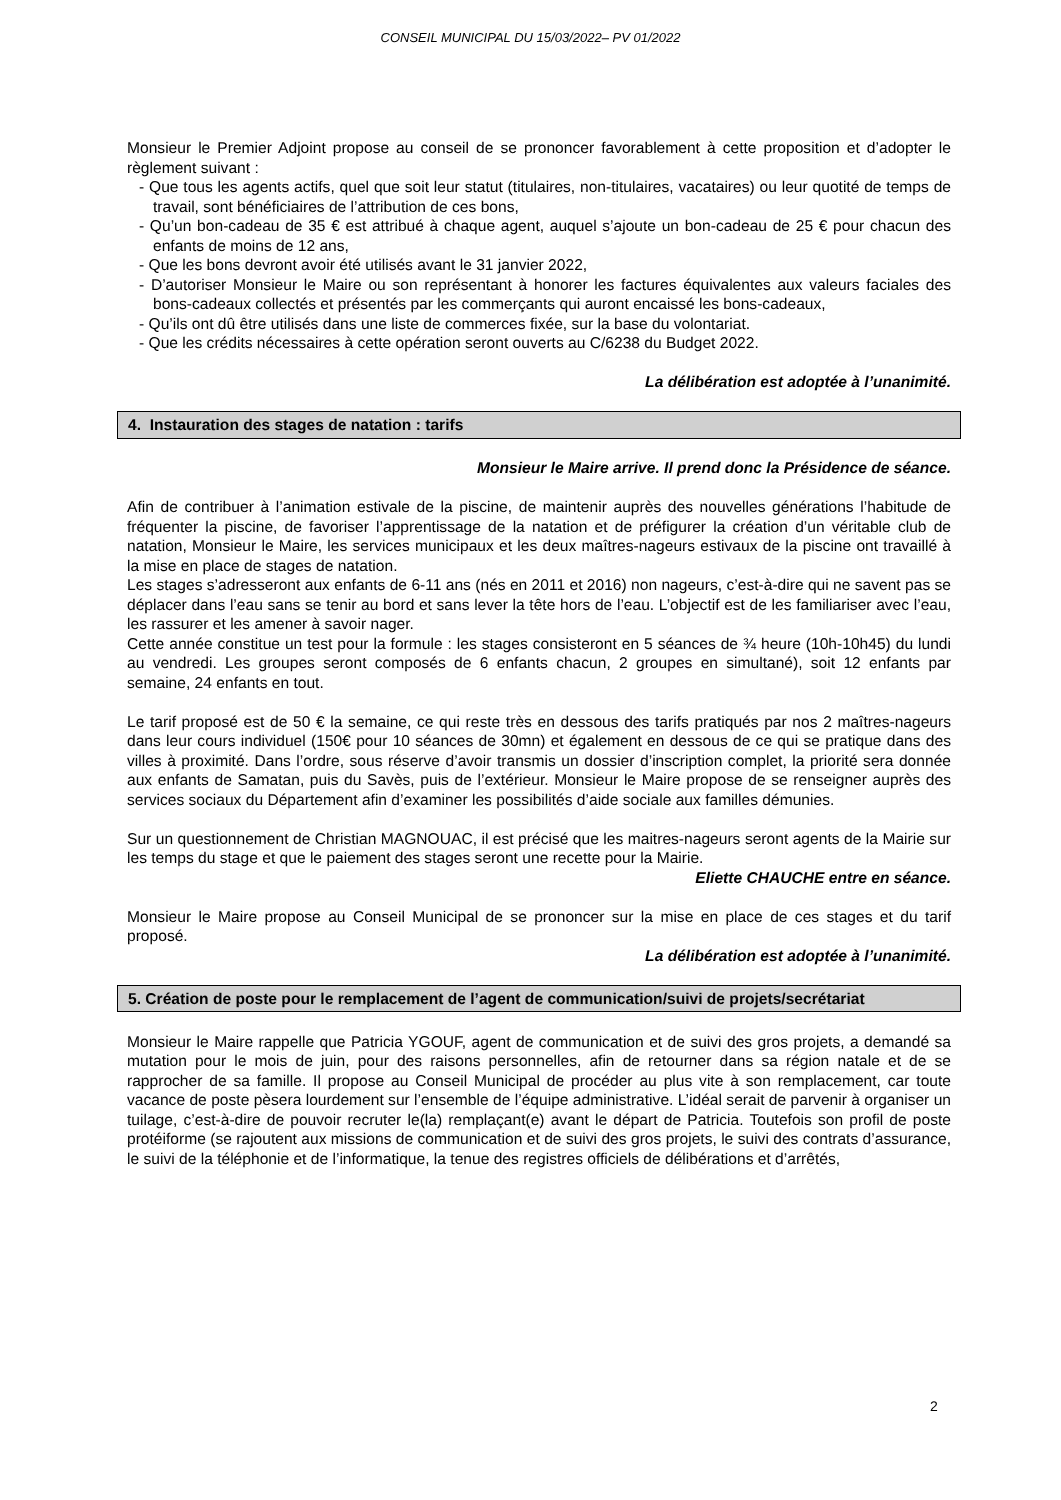CONSEIL MUNICIPAL DU 15/03/2022– PV 01/2022
Monsieur le Premier Adjoint propose au conseil de se prononcer favorablement à cette proposition et d’adopter le règlement suivant :
- Que tous les agents actifs, quel que soit leur statut (titulaires, non-titulaires, vacataires) ou leur quotité de temps de travail, sont bénéficiaires de l’attribution de ces bons,
- Qu’un bon-cadeau de 35 € est attribué à chaque agent, auquel s’ajoute un bon-cadeau de 25 € pour chacun des enfants de moins de 12 ans,
- Que les bons devront avoir été utilisés avant le 31 janvier 2022,
- D’autoriser Monsieur le Maire ou son représentant à honorer les factures équivalentes aux valeurs faciales des bons-cadeaux collectés et présentés par les commerçants qui auront encaissé les bons-cadeaux,
- Qu’ils ont dû être utilisés dans une liste de commerces fixée, sur la base du volontariat.
- Que les crédits nécessaires à cette opération seront ouverts au C/6238 du Budget 2022.
La délibération est adoptée à l’unanimité.
4. Instauration des stages de natation : tarifs
Monsieur le Maire arrive. Il prend donc la Présidence de séance.
Afin de contribuer à l’animation estivale de la piscine, de maintenir auprès des nouvelles générations l’habitude de fréquenter la piscine, de favoriser l’apprentissage de la natation et de préfigurer la création d’un véritable club de natation, Monsieur le Maire, les services municipaux et les deux maîtres-nageurs estivaux de la piscine ont travaillé à la mise en place de stages de natation.
Les stages s’adresseront aux enfants de 6-11 ans (nés en 2011 et 2016) non nageurs, c’est-à-dire qui ne savent pas se déplacer dans l’eau sans se tenir au bord et sans lever la tête hors de l’eau. L’objectif est de les familiariser avec l’eau, les rassurer et les amener à savoir nager.
Cette année constitue un test pour la formule : les stages consisteront en 5 séances de ¾ heure (10h-10h45) du lundi au vendredi. Les groupes seront composés de 6 enfants chacun, 2 groupes en simultané), soit 12 enfants par semaine, 24 enfants en tout.
Le tarif proposé est de 50 € la semaine, ce qui reste très en dessous des tarifs pratiqués par nos 2 maîtres-nageurs dans leur cours individuel (150€ pour 10 séances de 30mn) et également en dessous de ce qui se pratique dans des villes à proximité. Dans l’ordre, sous réserve d’avoir transmis un dossier d’inscription complet, la priorité sera donnée aux enfants de Samatan, puis du Savès, puis de l’extérieur. Monsieur le Maire propose de se renseigner auprès des services sociaux du Département afin d’examiner les possibilités d’aide sociale aux familles démunies.
Sur un questionnement de Christian MAGNOUAC, il est précisé que les maitres-nageurs seront agents de la Mairie sur les temps du stage et que le paiement des stages seront une recette pour la Mairie.
Eliette CHAUCHE entre en séance.
Monsieur le Maire propose au Conseil Municipal de se prononcer sur la mise en place de ces stages et du tarif proposé.
La délibération est adoptée à l’unanimité.
5. Création de poste pour le remplacement de l’agent de communication/suivi de projets/secrétariat
Monsieur le Maire rappelle que Patricia YGOUF, agent de communication et de suivi des gros projets, a demandé sa mutation pour le mois de juin, pour des raisons personnelles, afin de retourner dans sa région natale et de se rapprocher de sa famille. Il propose au Conseil Municipal de procéder au plus vite à son remplacement, car toute vacance de poste pèsera lourdement sur l’ensemble de l’équipe administrative. L’idéal serait de parvenir à organiser un tuilage, c’est-à-dire de pouvoir recruter le(la) remplaçant(e) avant le départ de Patricia. Toutefois son profil de poste protéiforme (se rajoutent aux missions de communication et de suivi des gros projets, le suivi des contrats d’assurance, le suivi de la téléphonie et de l’informatique, la tenue des registres officiels de délibérations et d’arrêtés,
2